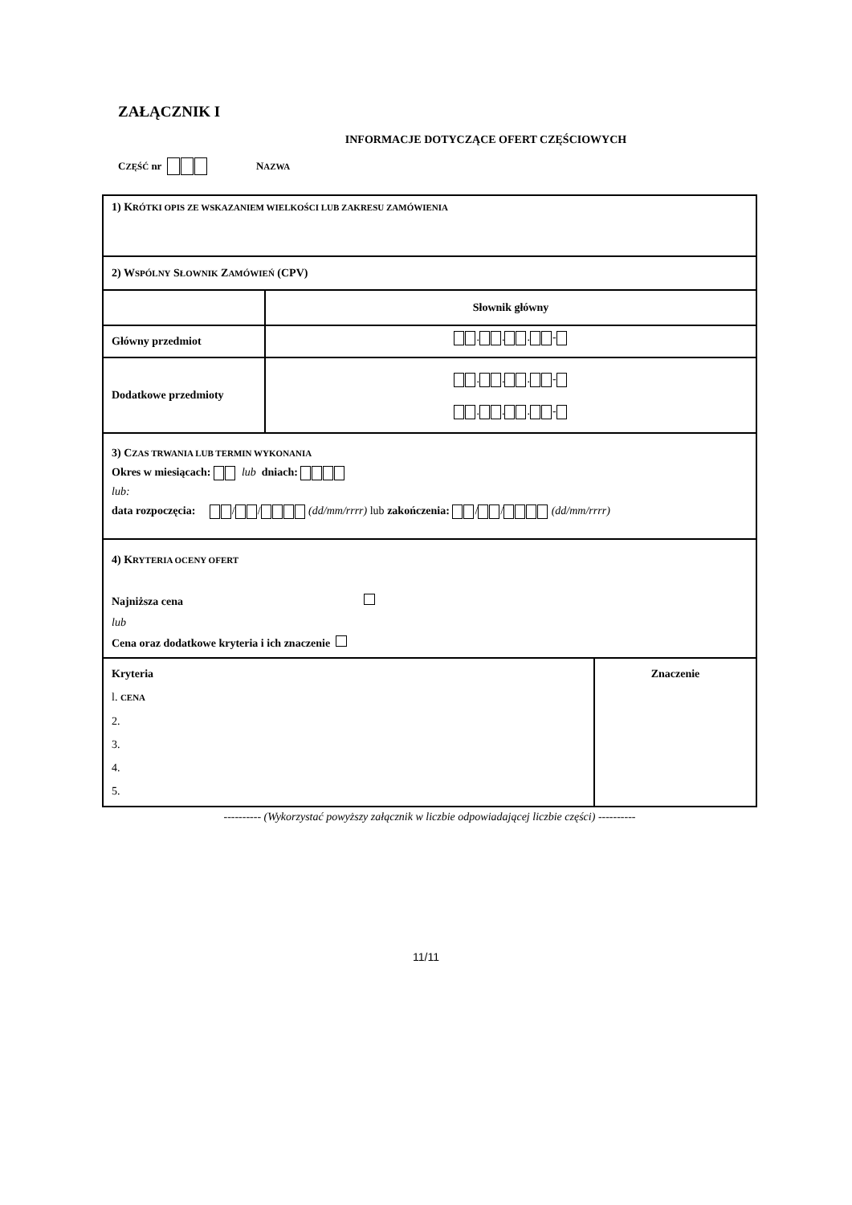ZAŁĄCZNIK I
INFORMACJE DOTYCZĄCE OFERT CZĘŚCIOWYCH
C ZĘŚĆ nr NAZWA
| 1) K RÓTKI OPIS ZE WSKAZANIEM WIELKOŚCI LUB ZAKRESU ZAMÓWIENIA | | |
| 2) W SPÓLNY S ŁOWNIK Z AMÓWIEŃ (CPV) | | |
| | Słownik główny | |
| Główny przedmiot | . . . - | |
| Dodatkowe przedmioty | . . . - . . . - | |
| 3) C ZAS TRWANIA LUB TERMIN WYKONANIA Okres w miesiącach: lub dniach: lub: data rozpoczęcia: / / (dd/mm/rrrr) lub zakończenia: / / (dd/mm/rrrr) | | |
| 4) K RYTERIA OCENY OFERT Najniższa cena lub Cena oraz dodatkowe kryteria i ich znaczenie | | |
| Kryteria l. CENA 2. 3. 4. 5. | | Znaczenie |
---------- (Wykorzystać powyższy załącznik w liczbie odpowiadającej liczbie części) ----------
11/11